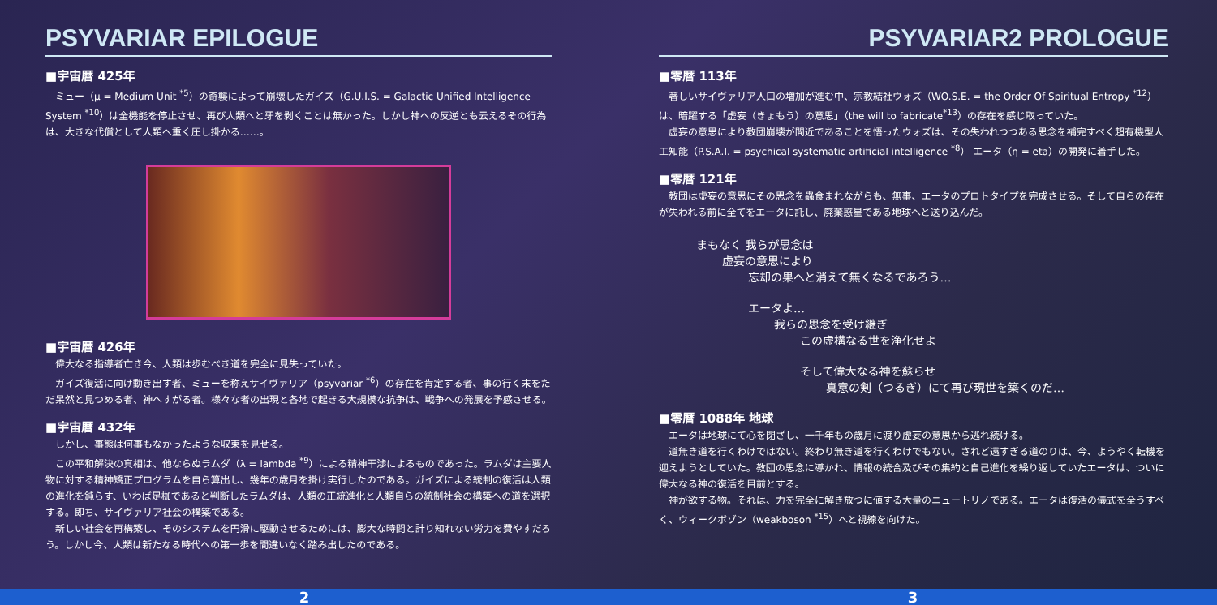PSYVARIAR EPILOGUE
■宇宙暦 425年
ミュー（μ = Medium Unit <sup>*5</sup>）の奇襲によって崩壊したガイズ（G.U.I.S. = Galactic Unified Intelligence System <sup>*10</sup>）は全機能を停止させ、再び人類へと牙を剥くことは無かった。しかし神への反逆とも云えるその行為は、大きな代償として人類へ重く圧し掛かる……。
■宇宙暦 426年
偉大なる指導者亡き今、人類は歩むべき道を完全に見失っていた。
ガイズ復活に向け動き出す者、ミューを称えサイヴァリア（psyvariar <sup>*6</sup>）の存在を肯定する者、事の行く末をただ呆然と見つめる者、神へすがる者。様々な者の出現と各地で起きる大規模な抗争は、戦争への発展を予感させる。
■宇宙暦 432年
しかし、事態は何事もなかったような収束を見せる。
この平和解決の真相は、他ならぬラムダ（λ = lambda <sup>*9</sup>）による精神干渉によるものであった。ラムダは主要人物に対する精神矯正プログラムを自ら算出し、幾年の歳月を掛け実行したのである。ガイズによる統制の復活は人類の進化を鈍らす、いわば足枷であると判断したラムダは、人類の正統進化と人類自らの統制社会の構築への道を選択する。即ち、サイヴァリア社会の構築である。
新しい社会を再構築し、そのシステムを円滑に駆動させるためには、膨大な時間と計り知れない労力を費やすだろう。しかし今、人類は新たなる時代への第一歩を間違いなく踏み出したのである。
2
PSYVARIAR2 PROLOGUE
■零暦 113年
著しいサイヴァリア人口の増加が進む中、宗教結社ウォズ（WO.S.E. = the Order Of Spiritual Entropy <sup>*12</sup>）は、暗躍する「虚妄（きょもう）の意思」（the will to fabricate<sup>*13</sup>）の存在を感じ取っていた。
虚妄の意思により教団崩壊が間近であることを悟ったウォズは、その失われつつある思念を補完すべく超有機型人工知能（P.S.A.I. = psychical systematic artificial intelligence <sup>*8</sup>） エータ（η = eta）の開発に着手した。
■零暦 121年
教団は虚妄の意思にその思念を蟲食まれながらも、無事、エータのプロトタイプを完成させる。そして自らの存在が失われる前に全てをエータに託し、廃棄惑星である地球へと送り込んだ。
まもなく 我らが思念は
虚妄の意思により
忘却の果へと消えて無くなるであろう…
エータよ…
我らの思念を受け継ぎ
この虚構なる世を浄化せよ
そして偉大なる神を蘇らせ
真意の剣（つるぎ）にて再び現世を築くのだ…
■零暦 1088年 地球
エータは地球にて心を閉ざし、一千年もの歳月に渡り虚妄の意思から逃れ続ける。
道無き道を行くわけではない。終わり無き道を行くわけでもない。されど遠すぎる道のりは、今、ようやく転機を迎えようとしていた。教団の思念に導かれ、情報の統合及びその集約と自己進化を繰り返していたエータは、ついに偉大なる神の復活を目前とする。
神が欲する物。それは、力を完全に解き放つに値する大量のニュートリノである。エータは復活の儀式を全うすべく、ウィークボゾン（weakboson <sup>*15</sup>）へと視線を向けた。
3